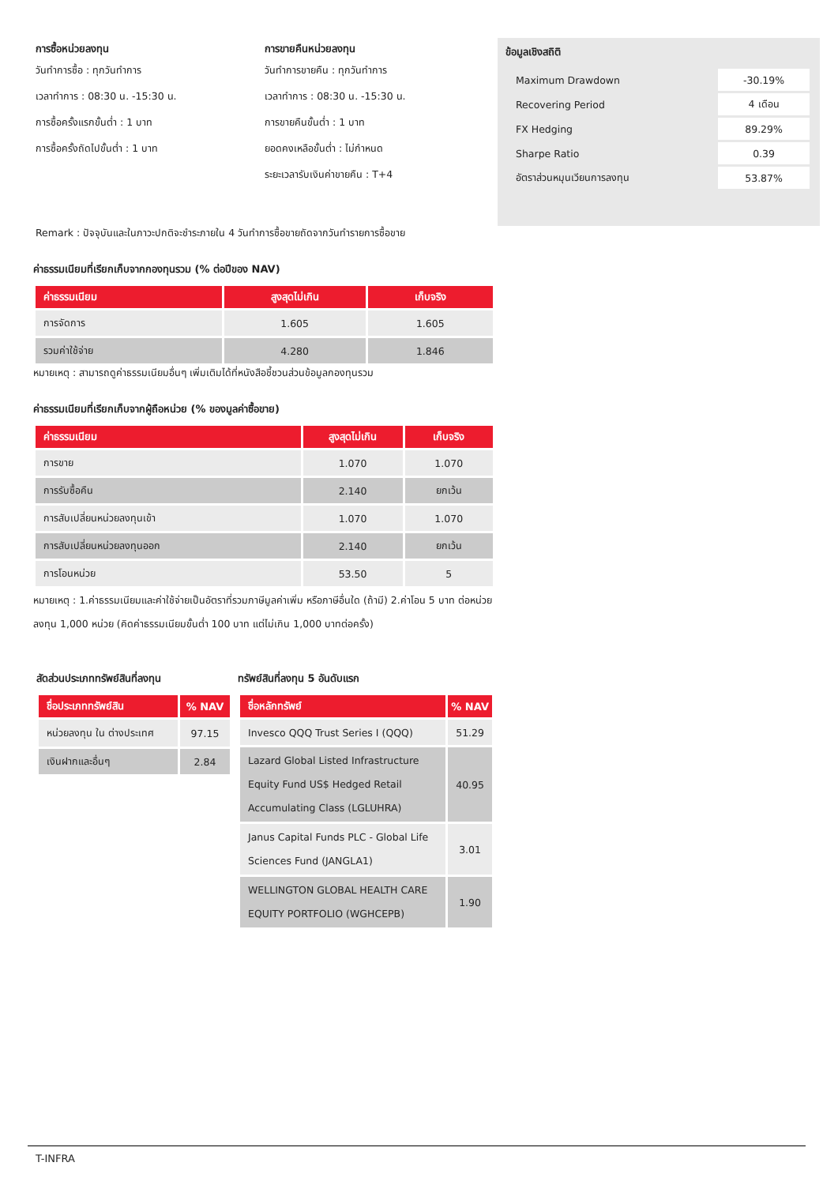การซื้อหน่วยลงทุน
วันทำการซื้อ : ทุกวันทำการ
เวลาทำการ : 08:30 น. -15:30 น.
การซื้อครั้งแรกขั้นต่ำ : 1 บาท
การซื้อครั้งถัดไปขั้นต่ำ : 1 บาท
การขายคืนหน่วยลงทุน
วันทำการขายคืน : ทุกวันทำการ
เวลาทำการ : 08:30 น. -15:30 น.
การขายคืนขั้นต่ำ : 1 บาท
ยอดคงเหลือขั้นต่ำ : ไม่กำหนด
ระยะเวลารับเงินค่าขายคืน : T+4
ข้อมูลเชิงสถิติ
| Maximum Drawdown | -30.19% |
| Recovering Period | 4 เดือน |
| FX Hedging | 89.29% |
| Sharpe Ratio | 0.39 |
| อัตราส่วนหมุนเวียนการลงทุน | 53.87% |
Remark : ปัจจุบันและในภาวะปกติจะชำระภายใน 4 วันทำการซื้อขายถัดจากวันทำรายการซื้อขาย
ค่าธรรมเนียมที่เรียกเก็บจากกองทุนรวม (% ต่อปีของ NAV)
| ค่าธรรมเนียม | สูงสุดไม่เกิน | เก็บจริง |
| --- | --- | --- |
| การจัดการ | 1.605 | 1.605 |
| รวมค่าใช้จ่าย | 4.280 | 1.846 |
หมายเหตุ : สามารถดูค่าธรรมเนียมอื่นๆ เพิ่มเติมได้ที่หนังสือชี้ชวนส่วนข้อมูลกองทุนรวม
ค่าธรรมเนียมที่เรียกเก็บจากผู้ถือหน่วย (% ของมูลค่าซื้อขาย)
| ค่าธรรมเนียม | สูงสุดไม่เกิน | เก็บจริง |
| --- | --- | --- |
| การขาย | 1.070 | 1.070 |
| การรับซื้อคืน | 2.140 | ยกเว้น |
| การสับเปลี่ยนหน่วยลงทุนเข้า | 1.070 | 1.070 |
| การสับเปลี่ยนหน่วยลงทุนออก | 2.140 | ยกเว้น |
| การโอนหน่วย | 53.50 | 5 |
หมายเหตุ : 1.ค่าธรรมเนียมและค่าใช้จ่ายเป็นอัตราที่รวมภาษีมูลค่าเพิ่ม หรือภาษีอื่นใด (ถ้ามี) 2.ค่าโอน 5 บาท ต่อหน่วยลงทุน 1,000 หน่วย (คิดค่าธรรมเนียมขั้นต่ำ 100 บาท แต่ไม่เกิน 1,000 บาทต่อครั้ง)
สัดส่วนประเภททรัพย์สินที่ลงทุน
| ชื่อประเภททรัพย์สิน | % NAV |
| --- | --- |
| หน่วยลงทุน ใน ต่างประเทศ | 97.15 |
| เงินฝากและอื่นๆ | 2.84 |
ทรัพย์สินที่ลงทุน 5 อันดับแรก
| ชื่อหลักทรัพย์ | % NAV |
| --- | --- |
| Invesco QQQ Trust Series I (QQQ) | 51.29 |
| Lazard Global Listed Infrastructure Equity Fund US$ Hedged Retail Accumulating Class (LGLUHRA) | 40.95 |
| Janus Capital Funds PLC - Global Life Sciences Fund (JANGLA1) | 3.01 |
| WELLINGTON GLOBAL HEALTH CARE EQUITY PORTFOLIO (WGHCEPB) | 1.90 |
T-INFRA